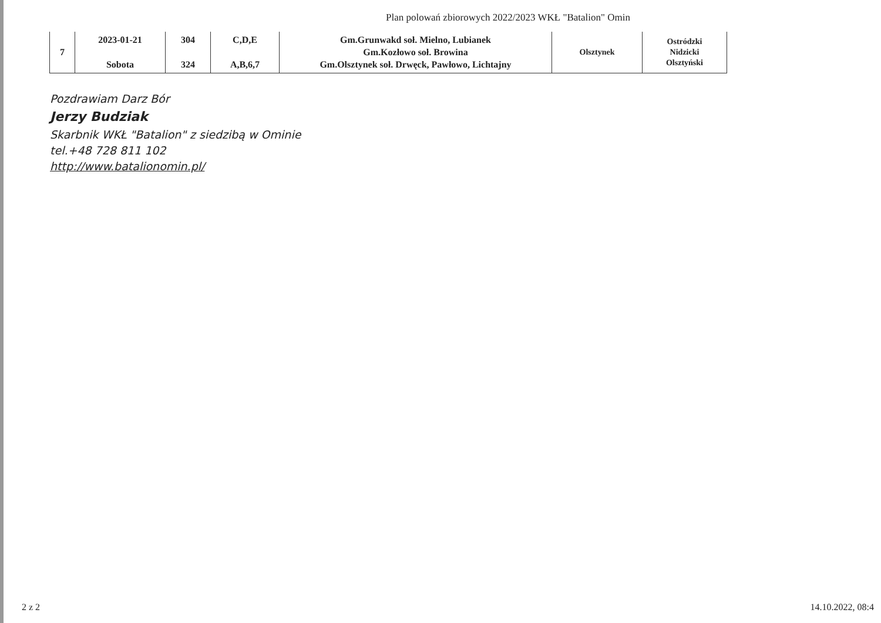Plan polowań zbiorowych 2022/2023 WKŁ "Batalion" Omin
| 7 | 2023-01-21 Sobota | 304 324 | C,D,E A,B,6,7 | Gm.Grunwakd soł. Mielno, Lubianek Gm.Kozłowo soł. Browina Gm.Olsztynek soł. Drwęck, Pawłowo, Lichtajny | Olsztynek | Ostródzki Nidzicki Olsztyński |
Pozdrawiam Darz Bór
Jerzy Budziak
Skarbnik WKŁ "Batalion" z siedzibą w Ominie
tel.+48 728 811 102
http://www.batalionomin.pl/
2 z 2 14.10.2022, 08:4